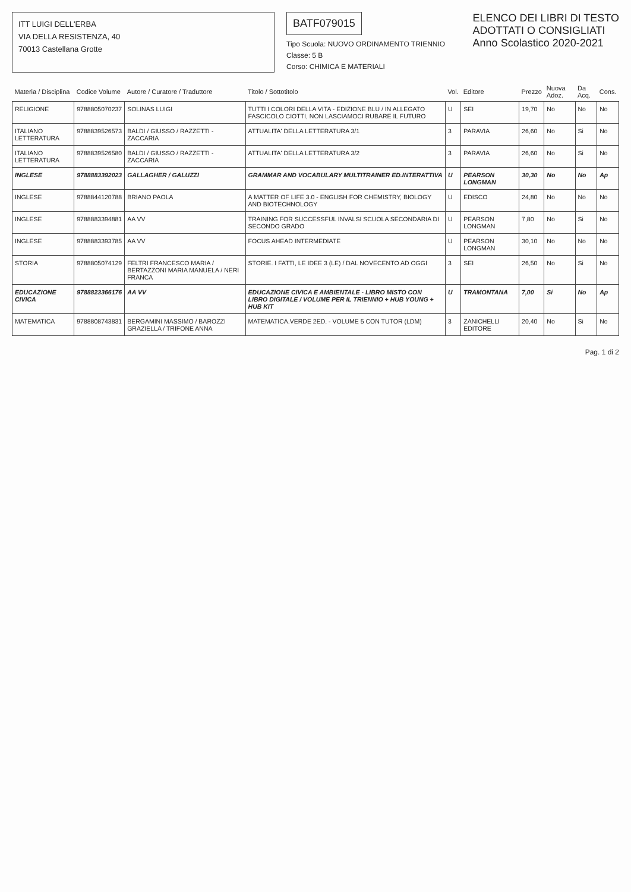ITT LUIGI DELL'ERBA
VIA DELLA RESISTENZA, 40
70013 Castellana Grotte
BATF079015
Tipo Scuola: NUOVO ORDINAMENTO TRIENNIO
Classe: 5 B
Corso: CHIMICA E MATERIALI
ELENCO DEI LIBRI DI TESTO
ADOTTATI O CONSIGLIATI
Anno Scolastico 2020-2021
| Materia / Disciplina | Codice Volume | Autore / Curatore / Traduttore | Titolo / Sottotitolo | Vol. | Editore | Prezzo | Nuova Adoz. | Da Acq. | Cons. |
| --- | --- | --- | --- | --- | --- | --- | --- | --- | --- |
| RELIGIONE | 9788805070237 | SOLINAS LUIGI | TUTTI I COLORI DELLA VITA - EDIZIONE BLU / IN ALLEGATO FASCICOLO CIOTTI, NON LASCIAMOCI RUBARE IL FUTURO | U | SEI | 19,70 | No | No | No |
| ITALIANO LETTERATURA | 9788839526573 | BALDI / GIUSSO / RAZZETTI - ZACCARIA | ATTUALITA' DELLA LETTERATURA 3/1 | 3 | PARAVIA | 26,60 | No | Si | No |
| ITALIANO LETTERATURA | 9788839526580 | BALDI / GIUSSO / RAZZETTI - ZACCARIA | ATTUALITA' DELLA LETTERATURA 3/2 | 3 | PARAVIA | 26,60 | No | Si | No |
| INGLESE | 9788883392023 | GALLAGHER / GALUZZI | GRAMMAR AND VOCABULARY MULTITRAINER ED.INTERATTIVA | U | PEARSON LONGMAN | 30,30 | No | No | Ap |
| INGLESE | 9788844120788 | BRIANO PAOLA | A MATTER OF LIFE 3.0 - ENGLISH FOR CHEMISTRY, BIOLOGY AND BIOTECHNOLOGY | U | EDISCO | 24,80 | No | No | No |
| INGLESE | 9788883394881 | AA VV | TRAINING FOR SUCCESSFUL INVALSI SCUOLA SECONDARIA DI SECONDO GRADO | U | PEARSON LONGMAN | 7,80 | No | Si | No |
| INGLESE | 9788883393785 | AA VV | FOCUS AHEAD INTERMEDIATE | U | PEARSON LONGMAN | 30,10 | No | No | No |
| STORIA | 9788805074129 | FELTRI FRANCESCO MARIA / BERTAZZONI MARIA MANUELA / NERI FRANCA | STORIE. I FATTI, LE IDEE 3 (LE) / DAL NOVECENTO AD OGGI | 3 | SEI | 26,50 | No | Si | No |
| EDUCAZIONE CIVICA | 9788823366176 | AA VV | EDUCAZIONE CIVICA E AMBIENTALE - LIBRO MISTO CON LIBRO DIGITALE / VOLUME PER IL TRIENNIO + HUB YOUNG + HUB KIT | U | TRAMONTANA | 7,00 | Si | No | Ap |
| MATEMATICA | 9788808743831 | BERGAMINI MASSIMO / BAROZZI GRAZIELLA / TRIFONE ANNA | MATEMATICA.VERDE 2ED. - VOLUME 5 CON TUTOR (LDM) | 3 | ZANICHELLI EDITORE | 20,40 | No | Si | No |
Pag. 1 di 2